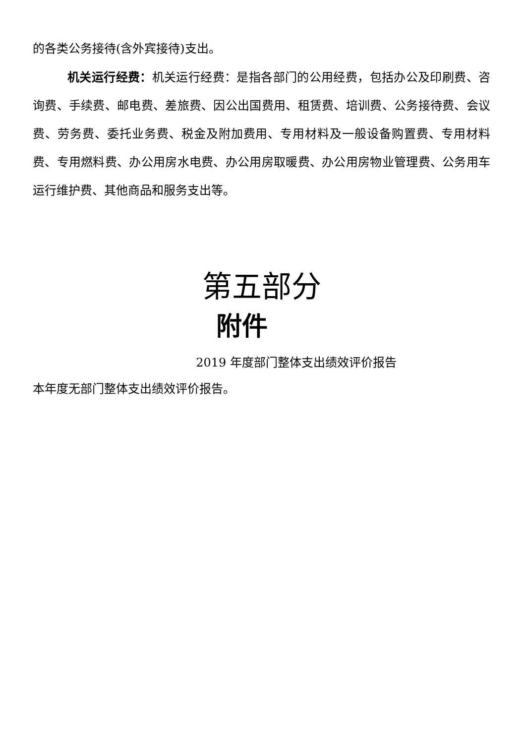的各类公务接待(含外宾接待)支出。
机关运行经费：机关运行经费：是指各部门的公用经费，包括办公及印刷费、咨询费、手续费、邮电费、差旅费、因公出国费用、租赁费、培训费、公务接待费、会议费、劳务费、委托业务费、税金及附加费用、专用材料及一般设备购置费、专用材料费、专用燃料费、办公用房水电费、办公用房取暖费、办公用房物业管理费、公务用车运行维护费、其他商品和服务支出等。
第五部分
附件
2019 年度部门整体支出绩效评价报告
本年度无部门整体支出绩效评价报告。